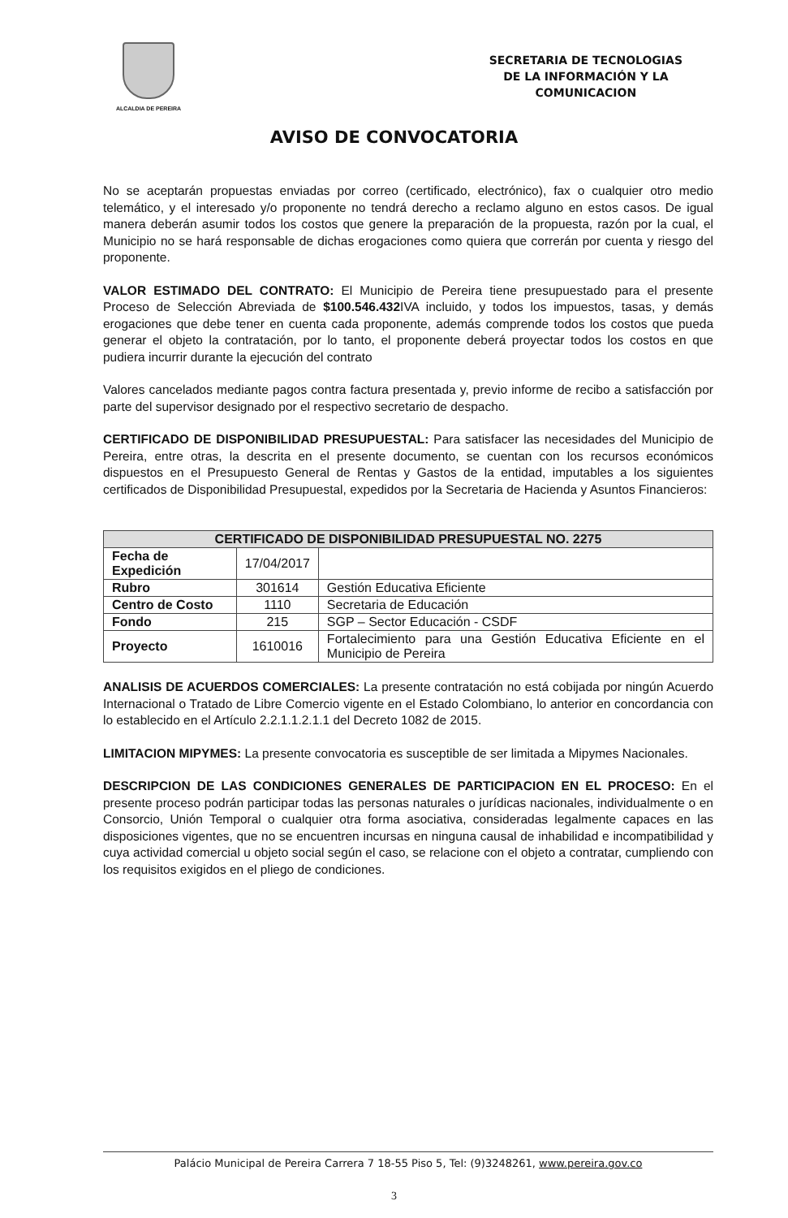ALCALDIA DE PEREIRA
SECRETARIA DE TECNOLOGIAS
DE LA INFORMACIÓN Y LA
COMUNICACION
AVISO DE CONVOCATORIA
No se aceptarán propuestas enviadas por correo (certificado, electrónico), fax o cualquier otro medio telemático, y el interesado y/o proponente no tendrá derecho a reclamo alguno en estos casos. De igual manera deberán asumir todos los costos que genere la preparación de la propuesta, razón por la cual, el Municipio no se hará responsable de dichas erogaciones como quiera que correrán por cuenta y riesgo del proponente.
VALOR ESTIMADO DEL CONTRATO: El Municipio de Pereira tiene presupuestado para el presente Proceso de Selección Abreviada de $100.546.432 IVA incluido, y todos los impuestos, tasas, y demás erogaciones que debe tener en cuenta cada proponente, además comprende todos los costos que pueda generar el objeto la contratación, por lo tanto, el proponente deberá proyectar todos los costos en que pudiera incurrir durante la ejecución del contrato
Valores cancelados mediante pagos contra factura presentada y, previo informe de recibo a satisfacción por parte del supervisor designado por el respectivo secretario de despacho.
CERTIFICADO DE DISPONIBILIDAD PRESUPUESTAL: Para satisfacer las necesidades del Municipio de Pereira, entre otras, la descrita en el presente documento, se cuentan con los recursos económicos dispuestos en el Presupuesto General de Rentas y Gastos de la entidad, imputables a los siguientes certificados de Disponibilidad Presupuestal, expedidos por la Secretaria de Hacienda y Asuntos Financieros:
| CERTIFICADO DE DISPONIBILIDAD PRESUPUESTAL NO. 2275 | | |
| --- | --- | --- |
| Fecha de Expedición | 17/04/2017 | |
| Rubro | 301614 | Gestión Educativa Eficiente |
| Centro de Costo | 1110 | Secretaria de Educación |
| Fondo | 215 | SGP – Sector Educación - CSDF |
| Proyecto | 1610016 | Fortalecimiento para una Gestión Educativa Eficiente en el Municipio de Pereira |
ANALISIS DE ACUERDOS COMERCIALES: La presente contratación no está cobijada por ningún Acuerdo Internacional o Tratado de Libre Comercio vigente en el Estado Colombiano, lo anterior en concordancia con lo establecido en el Artículo 2.2.1.1.2.1.1 del Decreto 1082 de 2015.
LIMITACION MIPYMES: La presente convocatoria es susceptible de ser limitada a Mipymes Nacionales.
DESCRIPCION DE LAS CONDICIONES GENERALES DE PARTICIPACION EN EL PROCESO: En el presente proceso podrán participar todas las personas naturales o jurídicas nacionales, individualmente o en Consorcio, Unión Temporal o cualquier otra forma asociativa, consideradas legalmente capaces en las disposiciones vigentes, que no se encuentren incursas en ninguna causal de inhabilidad e incompatibilidad y cuya actividad comercial u objeto social según el caso, se relacione con el objeto a contratar, cumpliendo con los requisitos exigidos en el pliego de condiciones.
Palácio Municipal de Pereira Carrera 7 18-55 Piso 5, Tel: (9)3248261, www.pereira.gov.co
3